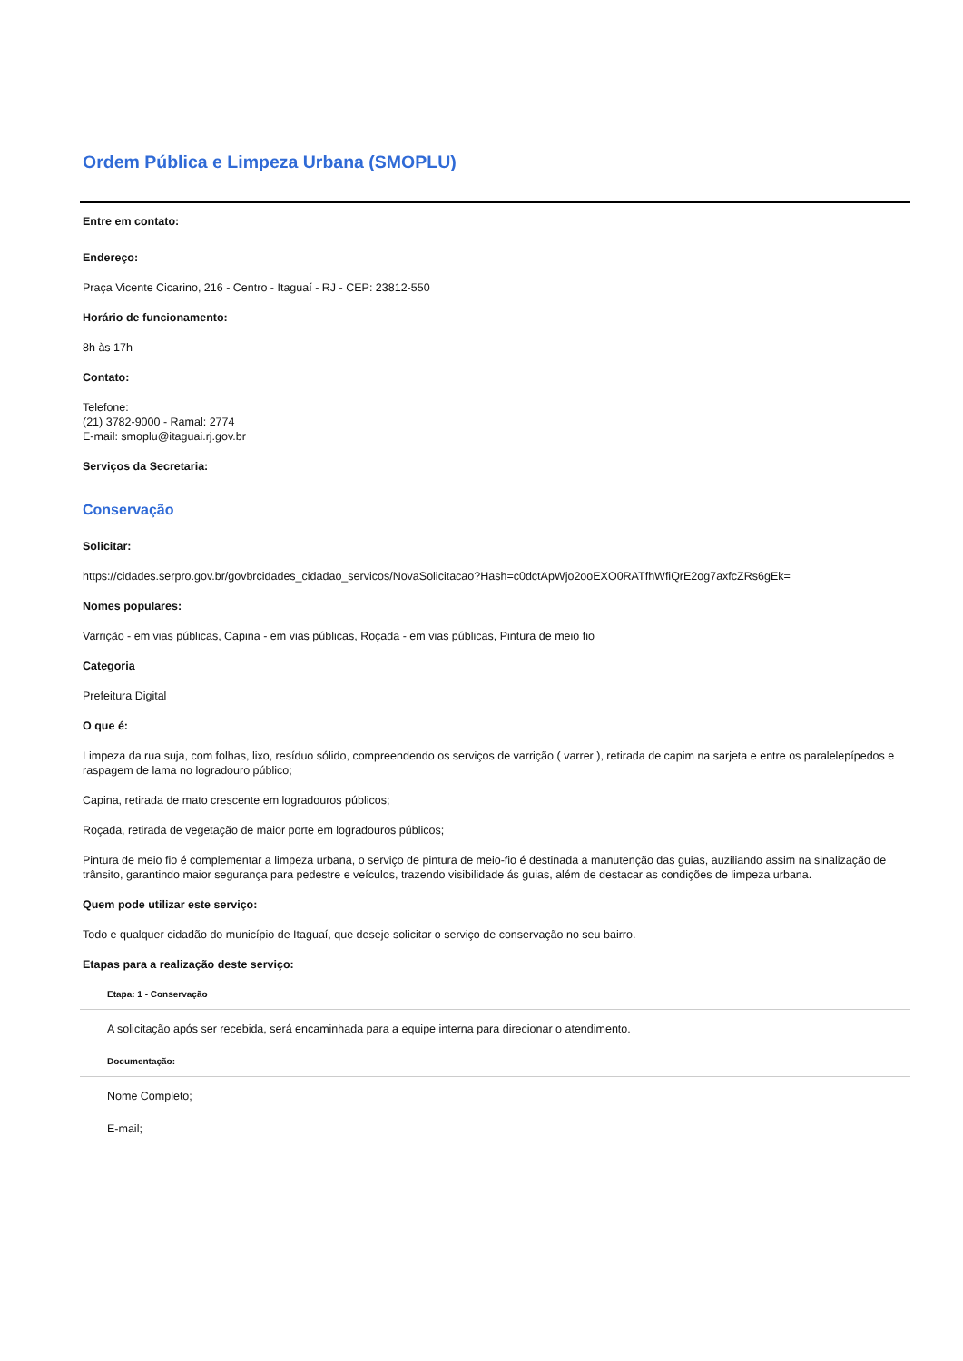Ordem Pública e Limpeza Urbana (SMOPLU)
Entre em contato:
Endereço:
Praça Vicente Cicarino, 216 - Centro - Itaguaí - RJ - CEP: 23812-550
Horário de funcionamento:
8h às 17h
Contato:
Telefone:
(21) 3782-9000 - Ramal: 2774
E-mail: smoplu@itaguai.rj.gov.br
Serviços da Secretaria:
Conservação
Solicitar:
https://cidades.serpro.gov.br/govbrcidades_cidadao_servicos/NovaSolicitacao?Hash=c0dctApWjo2ooEXO0RATfhWfiQrE2og7axfcZRs6gEk=
Nomes populares:
Varrição - em vias públicas, Capina - em vias públicas, Roçada - em vias públicas, Pintura de meio fio
Categoria
Prefeitura Digital
O que é:
Limpeza da rua suja, com folhas, lixo, resíduo sólido, compreendendo os serviços de varrição ( varrer ), retirada de capim na sarjeta e entre os paralelepípedos e raspagem de lama no logradouro público;
Capina, retirada de mato crescente em logradouros públicos;
Roçada, retirada de vegetação de maior porte em logradouros públicos;
Pintura de meio fio é complementar a limpeza urbana, o serviço de pintura de meio-fio é destinada a manutenção das guias, auziliando assim na sinalização de trânsito, garantindo maior segurança para pedestre e veículos, trazendo visibilidade ás guias, além de destacar as condições de limpeza urbana.
Quem pode utilizar este serviço:
Todo e qualquer cidadão do município de Itaguaí, que deseje solicitar o serviço de conservação no seu bairro.
Etapas para a realização deste serviço:
Etapa: 1 - Conservação
A solicitação após ser recebida, será encaminhada para a equipe interna para direcionar o atendimento.
Documentação:
Nome Completo;
E-mail;